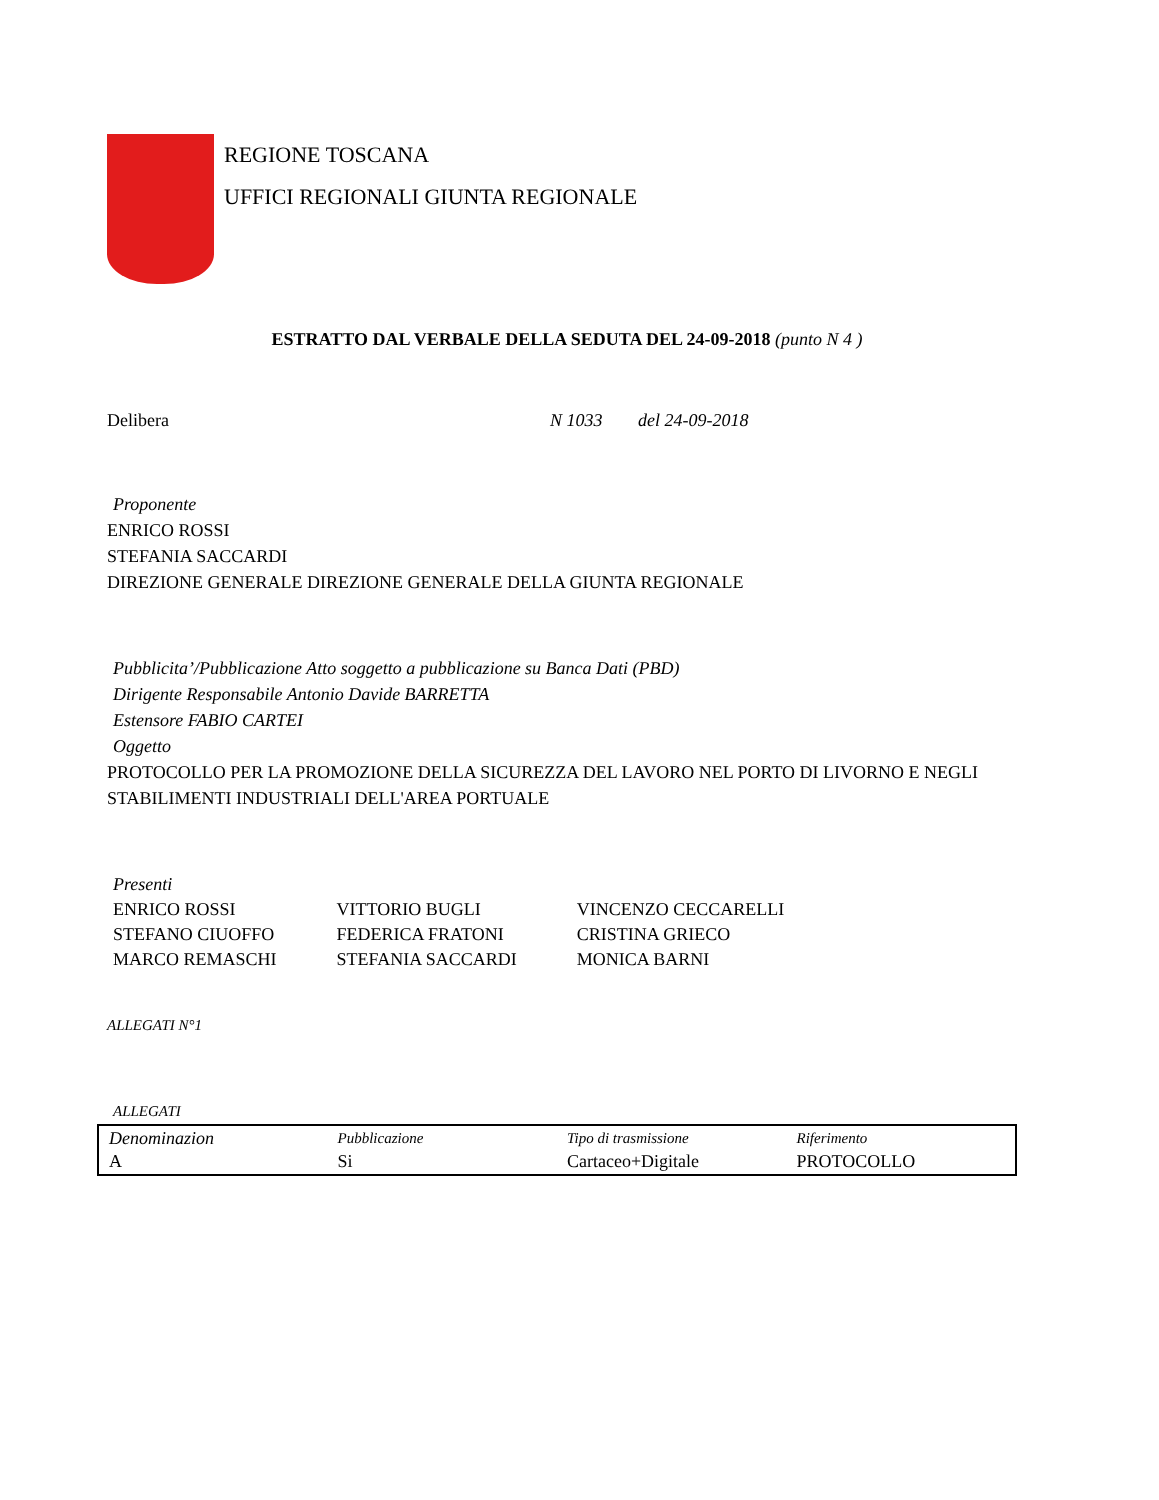REGIONE TOSCANA
UFFICI REGIONALI GIUNTA REGIONALE
ESTRATTO DAL VERBALE DELLA SEDUTA DEL 24-09-2018 (punto N 4 )
Delibera N 1033 del 24-09-2018
Proponente
ENRICO ROSSI
STEFANIA SACCARDI
DIREZIONE GENERALE DIREZIONE GENERALE DELLA GIUNTA REGIONALE
Pubblicita’/Pubblicazione Atto soggetto a pubblicazione su Banca Dati (PBD)
Dirigente Responsabile Antonio Davide BARRETTA
Estensore FABIO CARTEI
Oggetto
PROTOCOLLO PER LA PROMOZIONE DELLA SICUREZZA DEL LAVORO NEL PORTO DI LIVORNO E NEGLI STABILIMENTI INDUSTRIALI DELL'AREA PORTUALE
Presenti
| ENRICO ROSSI | VITTORIO BUGLI | VINCENZO CECCARELLI |
| STEFANO CIUOFFO | FEDERICA FRATONI | CRISTINA GRIECO |
| MARCO REMASCHI | STEFANIA SACCARDI | MONICA BARNI |
ALLEGATI N°1
ALLEGATI
| Denominazion | Pubblicazione | Tipo di trasmissione | Riferimento |
| --- | --- | --- | --- |
| A | Si | Cartaceo+Digitale | PROTOCOLLO |